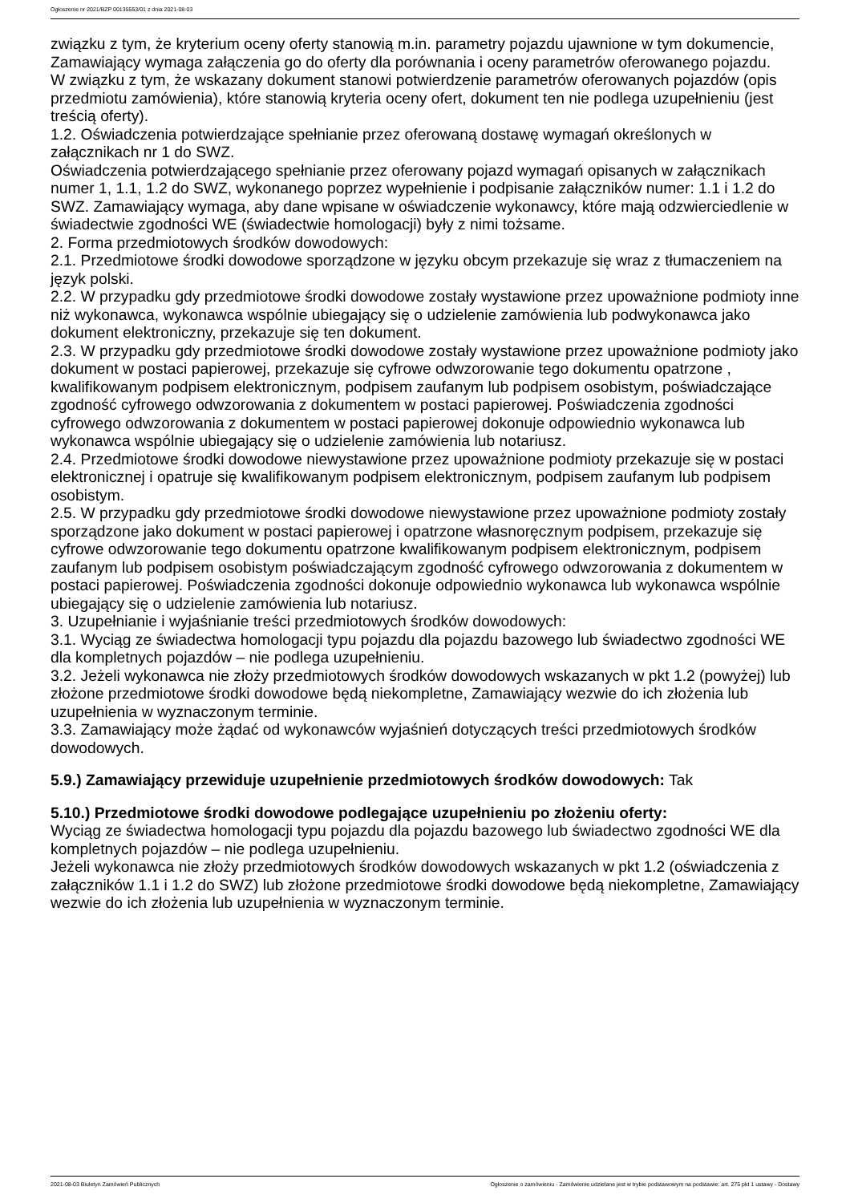Ogłoszenie nr 2021/BZP 00135553/01 z dnia 2021-08-03
związku z tym, że kryterium oceny oferty stanowią m.in. parametry pojazdu ujawnione w tym dokumencie, Zamawiający wymaga załączenia go do oferty dla porównania i oceny parametrów oferowanego pojazdu.
W związku z tym, że wskazany dokument stanowi potwierdzenie parametrów oferowanych pojazdów (opis przedmiotu zamówienia), które stanowią kryteria oceny ofert, dokument ten nie podlega uzupełnieniu (jest treścią oferty).
1.2. Oświadczenia potwierdzające spełnianie przez oferowaną dostawę wymagań określonych w załącznikach nr 1 do SWZ.
Oświadczenia potwierdzającego spełnianie przez oferowany pojazd wymagań opisanych w załącznikach numer 1, 1.1, 1.2 do SWZ, wykonanego poprzez wypełnienie i podpisanie załączników numer: 1.1 i 1.2 do SWZ. Zamawiający wymaga, aby dane wpisane w oświadczenie wykonawcy, które mają odzwierciedlenie w świadectwie zgodności WE (świadectwie homologacji) były z nimi tożsame.
2. Forma przedmiotowych środków dowodowych:
2.1. Przedmiotowe środki dowodowe sporządzone w języku obcym przekazuje się wraz z tłumaczeniem na język polski.
2.2. W przypadku gdy przedmiotowe środki dowodowe zostały wystawione przez upoważnione podmioty inne niż wykonawca, wykonawca wspólnie ubiegający się o udzielenie zamówienia lub podwykonawca jako dokument elektroniczny, przekazuje się ten dokument.
2.3. W przypadku gdy przedmiotowe środki dowodowe zostały wystawione przez upoważnione podmioty jako dokument w postaci papierowej, przekazuje się cyfrowe odwzorowanie tego dokumentu opatrzone , kwalifikowanym podpisem elektronicznym, podpisem zaufanym lub podpisem osobistym, poświadczające zgodność cyfrowego odwzorowania z dokumentem w postaci papierowej. Poświadczenia zgodności cyfrowego odwzorowania z dokumentem w postaci papierowej dokonuje odpowiednio wykonawca lub wykonawca wspólnie ubiegający się o udzielenie zamówienia lub notariusz.
2.4. Przedmiotowe środki dowodowe niewystawione przez upoważnione podmioty przekazuje się w postaci elektronicznej i opatruje się kwalifikowanym podpisem elektronicznym, podpisem zaufanym lub podpisem osobistym.
2.5. W przypadku gdy przedmiotowe środki dowodowe niewystawione przez upoważnione podmioty zostały sporządzone jako dokument w postaci papierowej i opatrzone własnoręcznym podpisem, przekazuje się cyfrowe odwzorowanie tego dokumentu opatrzone kwalifikowanym podpisem elektronicznym, podpisem zaufanym lub podpisem osobistym poświadczającym zgodność cyfrowego odwzorowania z dokumentem w postaci papierowej. Poświadczenia zgodności dokonuje odpowiednio wykonawca lub wykonawca wspólnie ubiegający się o udzielenie zamówienia lub notariusz.
3. Uzupełnianie i wyjaśnianie treści przedmiotowych środków dowodowych:
3.1. Wyciąg ze świadectwa homologacji typu pojazdu dla pojazdu bazowego lub świadectwo zgodności WE dla kompletnych pojazdów – nie podlega uzupełnieniu.
3.2. Jeżeli wykonawca nie złoży przedmiotowych środków dowodowych wskazanych w pkt 1.2 (powyżej) lub złożone przedmiotowe środki dowodowe będą niekompletne, Zamawiający wezwie do ich złożenia lub uzupełnienia w wyznaczonym terminie.
3.3. Zamawiający może żądać od wykonawców wyjaśnień dotyczących treści przedmiotowych środków dowodowych.
5.9.) Zamawiający przewiduje uzupełnienie przedmiotowych środków dowodowych: Tak
5.10.) Przedmiotowe środki dowodowe podlegające uzupełnieniu po złożeniu oferty:
Wyciąg ze świadectwa homologacji typu pojazdu dla pojazdu bazowego lub świadectwo zgodności WE dla kompletnych pojazdów – nie podlega uzupełnieniu.
Jeżeli wykonawca nie złoży przedmiotowych środków dowodowych wskazanych w pkt 1.2 (oświadczenia z załączników 1.1 i 1.2 do SWZ) lub złożone przedmiotowe środki dowodowe będą niekompletne, Zamawiający wezwie do ich złożenia lub uzupełnienia w wyznaczonym terminie.
2021-08-03 Biuletyn Zamówień Publicznych Ogłoszenie o zamówieniu - Zamówienie udzielane jest w trybie podstawowym na podstawie: art. 275 pkt 1 ustawy - Dostawy